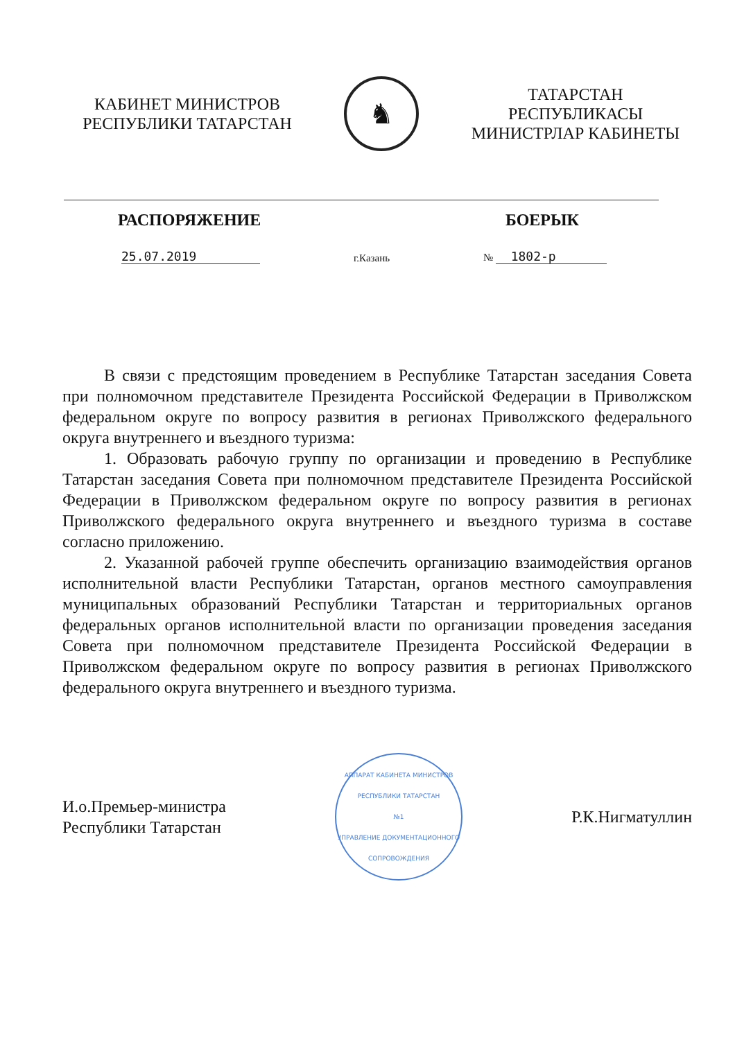КАБИНЕТ МИНИСТРОВ
РЕСПУБЛИКИ ТАТАРСТАН
♞
ТАТАРСТАН РЕСПУБЛИКАСЫ
МИНИСТРЛАР КАБИНЕТЫ
РАСПОРЯЖЕНИЕ БОЕРЫК
25.07.2019 г.Казань № 1802-р
В связи с предстоящим проведением в Республике Татарстан заседания Совета при полномочном представителе Президента Российской Федерации в Приволжском федеральном округе по вопросу развития в регионах Приволжского федерального округа внутреннего и въездного туризма:
1. Образовать рабочую группу по организации и проведению в Республике Татарстан заседания Совета при полномочном представителе Президента Российской Федерации в Приволжском федеральном округе по вопросу развития в регионах Приволжского федерального округа внутреннего и въездного туризма в составе согласно приложению.
2. Указанной рабочей группе обеспечить организацию взаимодействия органов исполнительной власти Республики Татарстан, органов местного самоуправления муниципальных образований Республики Татарстан и территориальных органов федеральных органов исполнительной власти по организации проведения заседания Совета при полномочном представителе Президента Российской Федерации в Приволжском федеральном округе по вопросу развития в регионах Приволжского федерального округа внутреннего и въездного туризма.
И.о.Премьер-министра
Республики Татарстан
АППАРАТ КАБИНЕТА МИНИСТРОВ РЕСПУБЛИКИ ТАТАРСТАН
№1
УПРАВЛЕНИЕ ДОКУМЕНТАЦИОННОГО СОПРОВОЖДЕНИЯ
Р.К.Нигматуллин